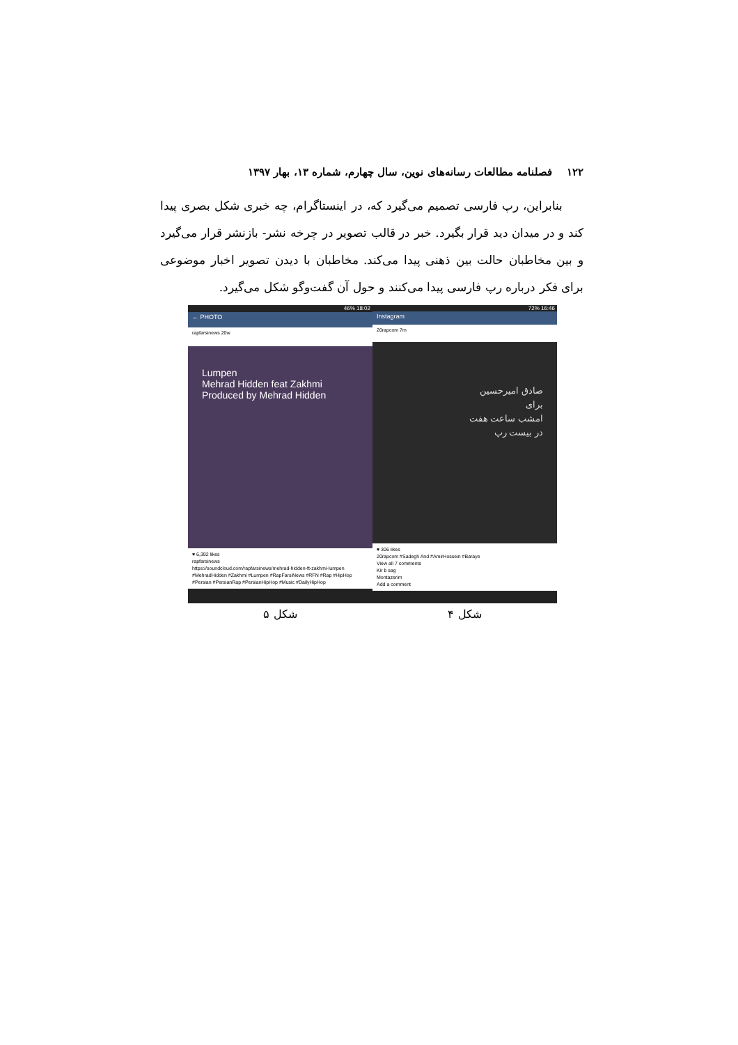۱۲۲ فصلنامه مطالعات رسانه‌های نوین، سال چهارم، شماره ۱۳، بهار ۱۳۹۷
بنابراین، رپ فارسی تصمیم می‌گیرد که، در اینستاگرام، چه خبری شکل بصری پیدا کند و در میدان دید قرار بگیرد. خبر در قالب تصویر در چرخه نشر- بازنشر قرار می‌گیرد و بین مخاطبان حالت بین ذهنی پیدا می‌کند. مخاطبان با دیدن تصویر اخبار موضوعی برای فکر درباره رپ فارسی پیدا می‌کنند و حول آن گفت‌وگو شکل می‌گیرد.
46% 18:02
← PHOTO
rapfarsinews 20w
Lumpen
Mehrad Hidden feat Zakhmi
Produced by Mehrad Hidden
♥ 6,392 likes
rapfarsinews
https://soundcloud.com/rapfarsinews/mehrad-hidden-ft-zakhmi-lumpen
#MehradHidden #Zakhmi #Lumpen #RapFarsiNews #RFN #Rap #HipHop #Persian #PersianRap #PersianHipHop #Music #DailyHipHop
72% 16:46
Instagram
20rapcom 7m
صادق امیرحسین
برای
امشب ساعت هفت
در بیست رپ
♥ 306 likes
20rapcom #Sadegh And #AmirHossein #Baraye
View all 7 comments
Kir b sag
Montazerim
Add a comment
شکل ۴ شکل ۵